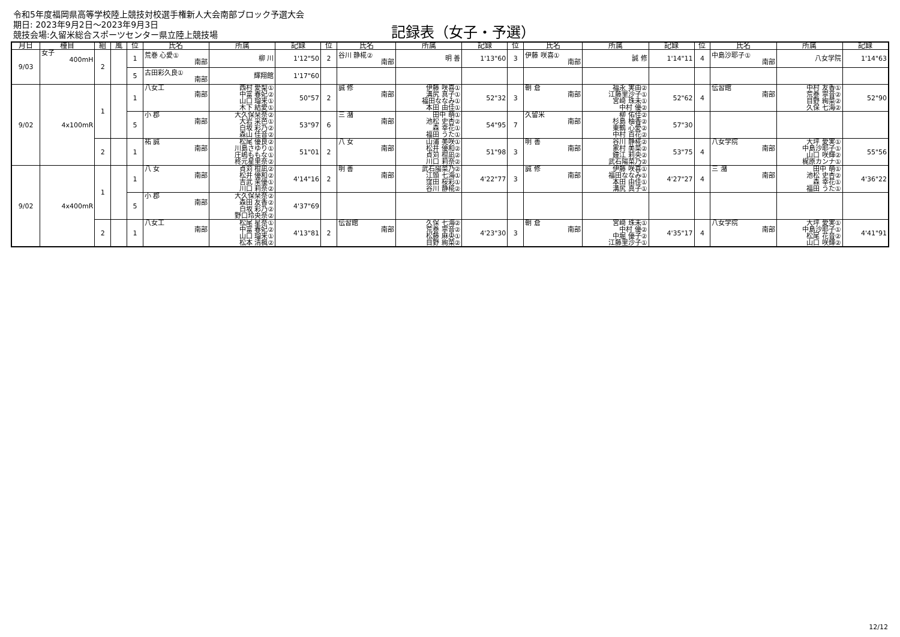令和5年度福岡県高等学校陸上競技対校選手権新人大会南部ブロック予選大会
期日: 2023年9月2日～2023年9月3日
競技会場:久留米総合スポーツセンター県立陸上競技場
記録表（女子・予選）
| 月日 | 種目 | 組 | 風 | 位 | 氏名 | 所属 | 記録 | 位 | 氏名 | 所属 | 記録 | 位 | 氏名 | 所属 | 記録 | 位 | 氏名 | 所属 | 記録 |
| --- | --- | --- | --- | --- | --- | --- | --- | --- | --- | --- | --- | --- | --- | --- | --- | --- | --- | --- | --- |
| 9/03 | 女子 400mH | 2 | | 1 | 荒巻 心愛① 南部 | 柳 川 | 1'12"50 | 2 | 谷川 静椛② 南部 | 明 善 | 1'13"60 | 3 | 伊藤 咲喜① 南部 | 誠 修 | 1'14"11 | 4 | 中島沙耶子① 南部 | 八女学院 | 1'14"63 |
| | | | | 5 | 古田彩久良① 南部 | 輝翔館 | 1'17"60 | | | | | | | | | | | | |
| 9/02 | 4x100mR | 1 | | 1 | 八女工 南部 | 西村 愛梨① 中富 春妃② 山口 瑠来① 木下 結愛① | 50"57 | 2 | 誠 修 南部 | 伊藤 咲喜① 溝尻 真子① 福田ななみ① 本田 由佳① | 52"32 | 3 | 朝 倉 南部 | 福永 実由② 江藤里沙子① 宮﨑 珠未① 中村 優② | 52"62 | 4 | 伝習館 南部 | 中村 友香① 荒巻 寧音② 目野 絢菜② 久保 七海② | 52"90 |
| | | | | 5 | 小 郡 南部 | 大久保栞奈② 大岩 采芭① 白坂 彩乃② 森山 佳音② | 53"97 | 6 | 三 潴 南部 | 田中 萌① 池松 史杏② 森 幸花① 福田 うた① | 54"95 | 7 | 久留米 南部 | 柳 佑佳② 杉島 柚香② 東鶴 心愛② 中村 百花② | 57"30 | | | | |
| | | 2 | | 1 | 祐 誠 南部 | 松尾 優良② 川島さゆり① 庄嶋ももな① 柊元星里奈② | 51"01 | 2 | 八 女 南部 | 山浦 美咲① 松井 優和② 貞苅 柑凪② 川口 莉奈② | 51"98 | 3 | 明 善 南部 | 谷川 静椛② 家村 美菜② 鐘江 莉央② 武石陽菜乃② | 53"75 | 4 | 八女学院 南部 | 大坪 愛実① 中島沙耶子① 山口 咲輝② 梶原カンナ① | 55"56 |
| 9/02 | 4x400mR | 1 | | 1 | 八 女 南部 | 貞苅 柑凪② 松井 優和② 吉武 茉優① 川口 莉奈② | 4'14"16 | 2 | 明 善 南部 | 武石陽菜乃② 江頭 七海① 窪田 桜彩① 谷川 静椛② | 4'22"77 | 3 | 誠 修 南部 | 伊藤 咲喜① 福田ななみ① 本田 由佳① 溝尻 真子① | 4'27"27 | 4 | 三 潴 南部 | 田中 萌① 池松 史杏② 森 幸花① 福田 うた① | 4'36"22 |
| | | | | 5 | 小 郡 南部 | 大久保栞奈② 森田 友香② 白坂 彩乃② 野口玲央奈② | 4'37"69 | | | | | | | | | | | | |
| | | 2 | | 1 | 八女工 南部 | 松尾 星奈① 中富 春妃② 山口 瑠来① 松本 清楓② | 4'13"81 | 2 | 伝習館 南部 | 久保 七海② 荒巻 寧音② 松藤 麻央① 目野 絢菜② | 4'23"30 | 3 | 朝 倉 南部 | 宮﨑 珠未① 中村 優② 中堀 優子② 江藤里沙子① | 4'35"17 | 4 | 八女学院 南部 | 大坪 愛実① 中島沙耶子① 松尾 花音② 山口 咲輝② | 4'41"91 |
12/12